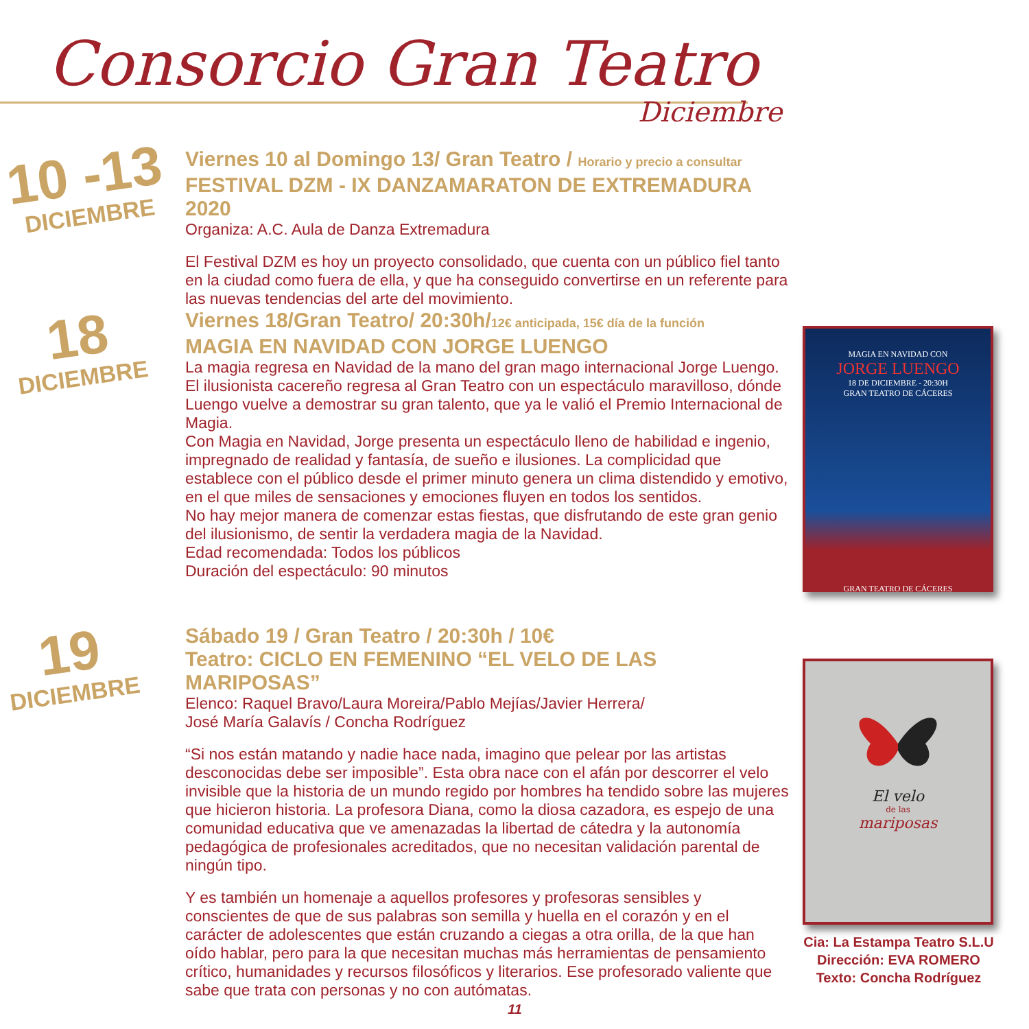Consorcio Gran Teatro
Diciembre
10 -13
DICIEMBRE
Viernes 10 al Domingo 13/ Gran Teatro / Horario y precio a consultar
FESTIVAL DZM - IX DANZAMARATON DE EXTREMADURA 2020
Organiza: A.C. Aula de Danza Extremadura
El Festival DZM es hoy un proyecto consolidado, que cuenta con un público fiel tanto en la ciudad como fuera de ella, y que ha conseguido convertirse en un referente para las nuevas tendencias del arte del movimiento.
18
DICIEMBRE
Viernes 18/Gran Teatro/ 20:30h/12€ anticipada, 15€ día de la función
MAGIA EN NAVIDAD CON JORGE LUENGO
La magia regresa en Navidad de la mano del gran mago internacional Jorge Luengo. El ilusionista cacereño regresa al Gran Teatro con un espectáculo maravilloso, dónde Luengo vuelve a demostrar su gran talento, que ya le valió el Premio Internacional de Magia.
Con Magia en Navidad, Jorge presenta un espectáculo lleno de habilidad e ingenio, impregnado de realidad y fantasía, de sueño e ilusiones. La complicidad que establece con el público desde el primer minuto genera un clima distendido y emotivo, en el que miles de sensaciones y emociones fluyen en todos los sentidos.
No hay mejor manera de comenzar estas fiestas, que disfrutando de este gran genio del ilusionismo, de sentir la verdadera magia de la Navidad.
Edad recomendada: Todos los públicos
Duración del espectáculo: 90 minutos
19
DICIEMBRE
Sábado 19 / Gran Teatro / 20:30h / 10€
Teatro: CICLO EN FEMENINO “EL VELO DE LAS MARIPOSAS”
Elenco: Raquel Bravo/Laura Moreira/Pablo Mejías/Javier Herrera/
José María Galavís / Concha Rodríguez
“Si nos están matando y nadie hace nada, imagino que pelear por las artistas desconocidas debe ser imposible”. Esta obra nace con el afán por descorrer el velo invisible que la historia de un mundo regido por hombres ha tendido sobre las mujeres que hicieron historia. La profesora Diana, como la diosa cazadora, es espejo de una comunidad educativa que ve amenazadas la libertad de cátedra y la autonomía pedagógica de profesionales acreditados, que no necesitan validación parental de ningún tipo.
Y es también un homenaje a aquellos profesores y profesoras sensibles y conscientes de que de sus palabras son semilla y huella en el corazón y en el carácter de adolescentes que están cruzando a ciegas a otra orilla, de la que han oído hablar, pero para la que necesitan muchas más herramientas de pensamiento crítico, humanidades y recursos filosóficos y literarios. Ese profesorado valiente que sabe que trata con personas y no con autómatas.
MAGIA EN NAVIDAD CON
JORGE LUENGO
18 DE DICIEMBRE - 20:30H
GRAN TEATRO DE CÁCERES
GRAN TEATRO DE CÁCERES
El velo
de las
mariposas
Cia: La Estampa Teatro S.L.U
Dirección: EVA ROMERO
Texto: Concha Rodríguez
11